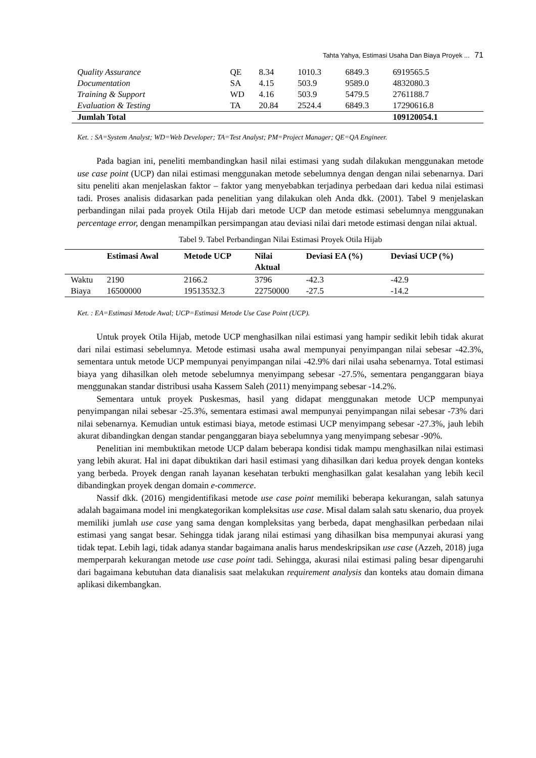Tahta Yahya, Estimasi Usaha Dan Biaya Proyek ... 71
| Quality Assurance | QE | 8.34 | 1010.3 | 6849.3 | 6919565.5 |
| Documentation | SA | 4.15 | 503.9 | 9589.0 | 4832080.3 |
| Training & Support | WD | 4.16 | 503.9 | 5479.5 | 2761188.7 |
| Evaluation & Testing | TA | 20.84 | 2524.4 | 6849.3 | 17290616.8 |
| Jumlah Total | | | | | 109120054.1 |
Ket. : SA=System Analyst; WD=Web Developer; TA=Test Analyst; PM=Project Manager; QE=QA Engineer.
Pada bagian ini, peneliti membandingkan hasil nilai estimasi yang sudah dilakukan menggunakan metode use case point (UCP) dan nilai estimasi menggunakan metode sebelumnya dengan dengan nilai sebenarnya. Dari situ peneliti akan menjelaskan faktor – faktor yang menyebabkan terjadinya perbedaan dari kedua nilai estimasi tadi. Proses analisis didasarkan pada penelitian yang dilakukan oleh Anda dkk. (2001). Tabel 9 menjelaskan perbandingan nilai pada proyek Otila Hijab dari metode UCP dan metode estimasi sebelumnya menggunakan percentage error, dengan menampilkan persimpangan atau deviasi nilai dari metode estimasi dengan nilai aktual.
Tabel 9. Tabel Perbandingan Nilai Estimasi Proyek Otila Hijab
| | Estimasi Awal | Metode UCP | Nilai Aktual | Deviasi EA (%) | Deviasi UCP (%) |
| --- | --- | --- | --- | --- | --- |
| Waktu | 2190 | 2166.2 | 3796 | -42.3 | -42.9 |
| Biaya | 16500000 | 19513532.3 | 22750000 | -27.5 | -14.2 |
Ket. : EA=Estimasi Metode Awal; UCP=Estimasi Metode Use Case Point (UCP).
Untuk proyek Otila Hijab, metode UCP menghasilkan nilai estimasi yang hampir sedikit lebih tidak akurat dari nilai estimasi sebelumnya. Metode estimasi usaha awal mempunyai penyimpangan nilai sebesar -42.3%, sementara untuk metode UCP mempunyai penyimpangan nilai -42.9% dari nilai usaha sebenarnya. Total estimasi biaya yang dihasilkan oleh metode sebelumnya menyimpang sebesar -27.5%, sementara penganggaran biaya menggunakan standar distribusi usaha Kassem Saleh (2011) menyimpang sebesar -14.2%.
Sementara untuk proyek Puskesmas, hasil yang didapat menggunakan metode UCP mempunyai penyimpangan nilai sebesar -25.3%, sementara estimasi awal mempunyai penyimpangan nilai sebesar -73% dari nilai sebenarnya. Kemudian untuk estimasi biaya, metode estimasi UCP menyimpang sebesar -27.3%, jauh lebih akurat dibandingkan dengan standar penganggaran biaya sebelumnya yang menyimpang sebesar -90%.
Penelitian ini membuktikan metode UCP dalam beberapa kondisi tidak mampu menghasilkan nilai estimasi yang lebih akurat. Hal ini dapat dibuktikan dari hasil estimasi yang dihasilkan dari kedua proyek dengan konteks yang berbeda. Proyek dengan ranah layanan kesehatan terbukti menghasilkan galat kesalahan yang lebih kecil dibandingkan proyek dengan domain e-commerce.
Nassif dkk. (2016) mengidentifikasi metode use case point memiliki beberapa kekurangan, salah satunya adalah bagaimana model ini mengkategorikan kompleksitas use case. Misal dalam salah satu skenario, dua proyek memiliki jumlah use case yang sama dengan kompleksitas yang berbeda, dapat menghasilkan perbedaan nilai estimasi yang sangat besar. Sehingga tidak jarang nilai estimasi yang dihasilkan bisa mempunyai akurasi yang tidak tepat. Lebih lagi, tidak adanya standar bagaimana analis harus mendeskripsikan use case (Azzeh, 2018) juga memperparah kekurangan metode use case point tadi. Sehingga, akurasi nilai estimasi paling besar dipengaruhi dari bagaimana kebutuhan data dianalisis saat melakukan requirement analysis dan konteks atau domain dimana aplikasi dikembangkan.